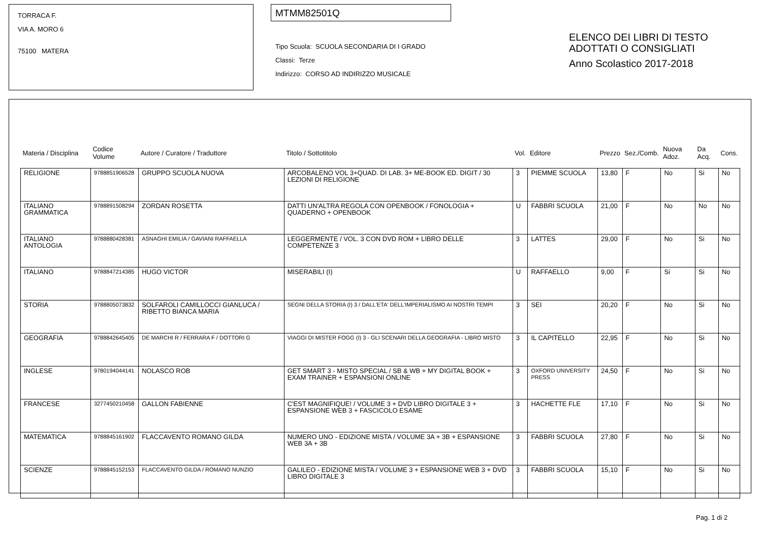TORRACA F.
VIA A. MORO 6
75100 MATERA
MTMM82501Q
Tipo Scuola: SCUOLA SECONDARIA DI I GRADO
Classi: Terze
Indirizzo: CORSO AD INDIRIZZO MUSICALE
ELENCO DEI LIBRI DI TESTO
ADOTTATI O CONSIGLIATI
Anno Scolastico 2017-2018
| Materia / Disciplina | Codice Volume | Autore / Curatore / Traduttore | Titolo / Sottotitolo | Vol. | Editore | Prezzo | Sez./Comb. | Nuova Adoz. | Da Acq. | Cons. |
| --- | --- | --- | --- | --- | --- | --- | --- | --- | --- | --- |
| RELIGIONE | 9788851906528 | GRUPPO SCUOLA NUOVA | ARCOBALENO VOL 3+QUAD. DI LAB. 3+ ME-BOOK ED. DIGIT / 30 LEZIONI DI RELIGIONE | 3 | PIEMME SCUOLA | 13,80 | F | No | Si | No |
| ITALIANO GRAMMATICA | 9788891508294 | ZORDAN ROSETTA | DATTI UN'ALTRA REGOLA CON OPENBOOK / FONOLOGIA + QUADERNO + OPENBOOK | U | FABBRI SCUOLA | 21,00 | F | No | No | No |
| ITALIANO ANTOLOGIA | 9788880428381 | ASNAGHI EMILIA / GAVIANI RAFFAELLA | LEGGERMENTE / VOL. 3 CON DVD ROM + LIBRO DELLE COMPETENZE 3 | 3 | LATTES | 29,00 | F | No | Si | No |
| ITALIANO | 9788847214385 | HUGO VICTOR | MISERABILI (I) | U | RAFFAELLO | 9,00 | F | Si | Si | No |
| STORIA | 9788805073832 | SOLFAROLI CAMILLOCCI GIANLUCA / RIBETTO BIANCA MARIA | SEGNI DELLA STORIA (I) 3 / DALL'ETA' DELL'IMPERIALISMO AI NOSTRI TEMPI | 3 | SEI | 20,20 | F | No | Si | No |
| GEOGRAFIA | 9788842645405 | DE MARCHI R / FERRARA F / DOTTORI G | VIAGGI DI MISTER FOGG (I) 3 - GLI SCENARI DELLA GEOGRAFIA - LIBRO MISTO | 3 | IL CAPITELLO | 22,95 | F | No | Si | No |
| INGLESE | 9780194044141 | NOLASCO ROB | GET SMART 3 - MISTO SPECIAL / SB & WB + MY DIGITAL BOOK + EXAM TRAINER + ESPANSIONI ONLINE | 3 | OXFORD UNIVERSITY PRESS | 24,50 | F | No | Si | No |
| FRANCESE | 3277450210458 | GALLON FABIENNE | C'EST MAGNIFIQUE! / VOLUME 3 + DVD LIBRO DIGITALE 3 + ESPANSIONE WEB 3 + FASCICOLO ESAME | 3 | HACHETTE FLE | 17,10 | F | No | Si | No |
| MATEMATICA | 9788845161902 | FLACCAVENTO ROMANO GILDA | NUMERO UNO - EDIZIONE MISTA / VOLUME 3A + 3B + ESPANSIONE WEB 3A + 3B | 3 | FABBRI SCUOLA | 27,80 | F | No | Si | No |
| SCIENZE | 9788845152153 | FLACCAVENTO GILDA / ROMANO NUNZIO | GALILEO - EDIZIONE MISTA / VOLUME 3 + ESPANSIONE WEB 3 + DVD LIBRO DIGITALE 3 | 3 | FABBRI SCUOLA | 15,10 | F | No | Si | No |
Pag. 1 di 2